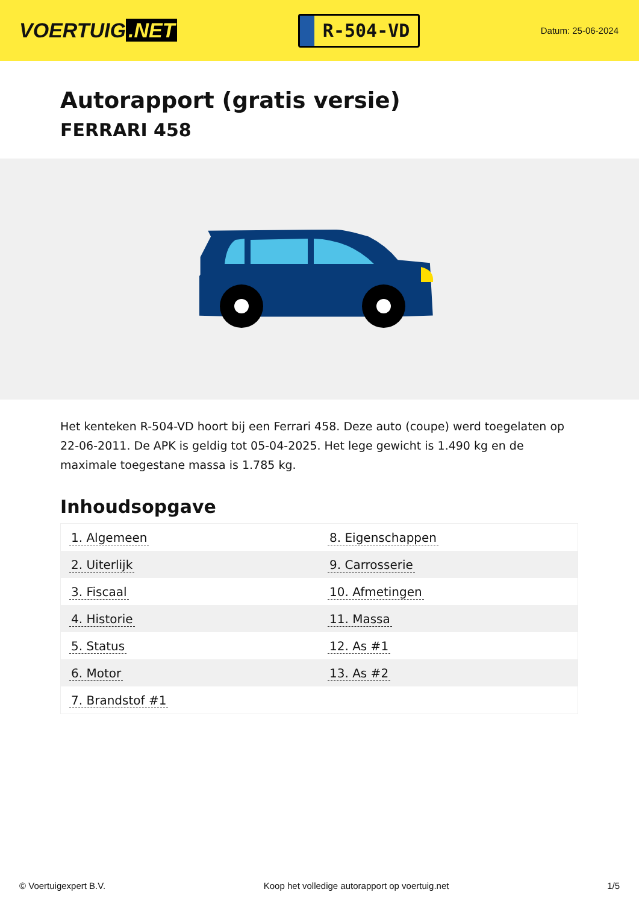VOERTUIG.NET
R-504-VD
Datum: 25-06-2024
Autorapport (gratis versie)
FERRARI 458
Het kenteken R-504-VD hoort bij een Ferrari 458. Deze auto (coupe) werd toegelaten op 22-06-2011. De APK is geldig tot 05-04-2025. Het lege gewicht is 1.490 kg en de maximale toegestane massa is 1.785 kg.
Inhoudsopgave
| 1. Algemeen | 8. Eigenschappen |
| 2. Uiterlijk | 9. Carrosserie |
| 3. Fiscaal | 10. Afmetingen |
| 4. Historie | 11. Massa |
| 5. Status | 12. As #1 |
| 6. Motor | 13. As #2 |
| 7. Brandstof #1 | |
© Voertuigexpert B.V. Koop het volledige autorapport op voertuig.net 1/5